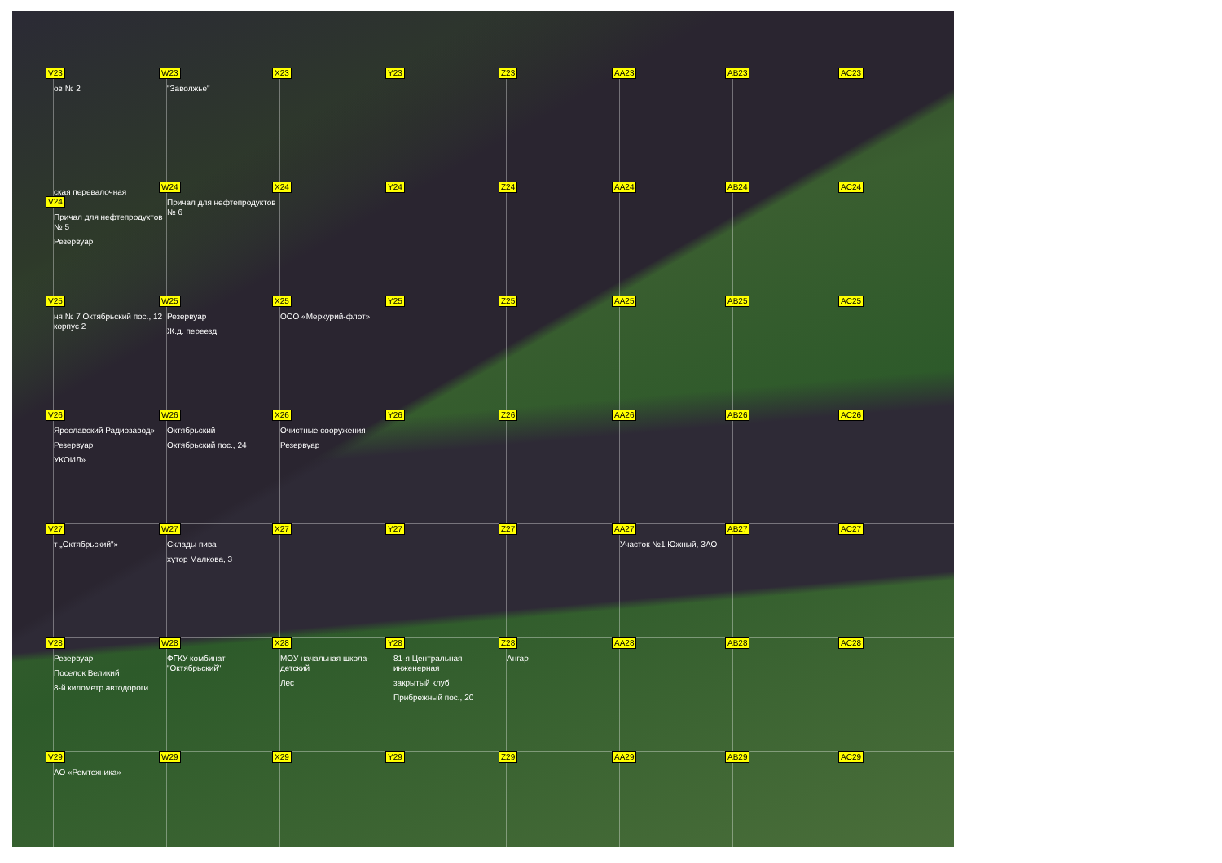V23
ов № 2
W23
"Заволжье"
X23
Y23
Z23
AA23
AB23
AC23
ская перевалочная
V24
Причал для нефтепродуктов № 5
Резервуар
W24
Причал для нефтепродуктов № 6
X24
Y24
Z24
AA24
AB24
AC24
V25
ня № 7 Октябрьский пос., 12 корпус 2
W25
Резервуар
Ж.д. переезд
X25
ООО «Меркурий-флот»
Y25
Z25
AA25
AB25
AC25
V26
Ярославский Радиозавод»
Резервуар
УКОИЛ»
W26
Октябрьский
Октябрьский пос., 24
X26
Очистные сооружения
Резервуар
Y26
Z26
AA26
AB26
AC26
V27
т „Октябрьский"»
W27
Склады пива
хутор Малкова, 3
X27
Y27
Z27
AA27
Участок №1 Южный, ЗАО
AB27
AC27
V28
Резервуар
Поселок Великий
8-й километр автодороги
W28
ФГКУ комбинат "Октябрьский"
X28
МОУ начальная школа-детский
Лес
Y28
81-я Центральная инженерная
закрытый клуб
Прибрежный пос., 20
Z28
Ангар
AA28
AB28
AC28
V29
АО «Ремтехника»
W29
X29
Y29
Z29
AA29
AB29
AC29